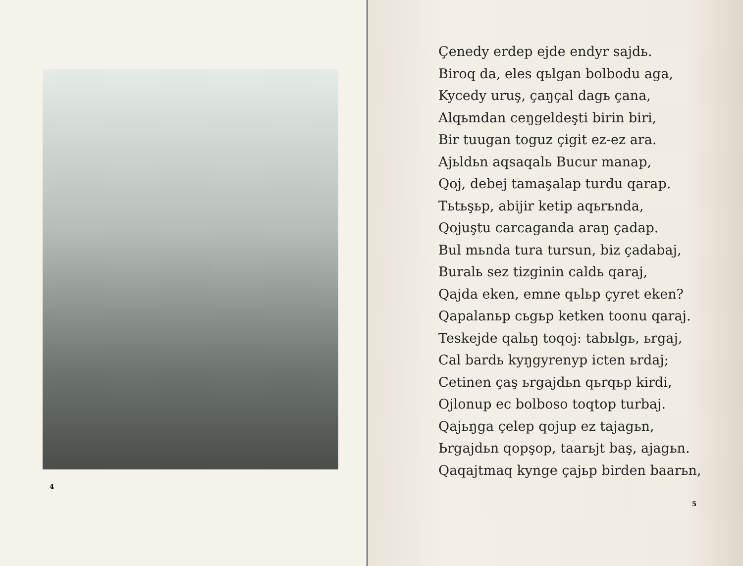4
Çenedy erdep ejde endyr sajdь.
Biroq da, eles qьlgan bolbodu aga,
Kycedy uruş, çaŋçal dagь çana,
Alqьmdan ceŋgeldeşti birin biri,
Bir tuugan toguz çigit ez-ez ara.
Ajьldьn aqsaqalь Bucur manap,
Qoj, debej tamaşalap turdu qarap.
Tьtьşьp, abijir ketip aqьrьnda,
Qojuştu carcaganda araŋ çadap.
Bul mьnda tura tursun, biz çadabaj,
Buralь sez tizginin caldь qaraj,
Qajda eken, emne qьlьp çyret eken?
Qapalanьp cьgьp ketken toonu qaraj.
Teskejde qalьŋ toqoj: tabьlgь, ьrgaj,
Cal bardь kyŋgyrenyp icten ьrdaj;
Cetinen çaş ьrgajdьn qьrqьp kirdi,
Ojlonup ec bolboso toqtop turbaj.
Qajьŋga çelep qojup ez tajagьn,
Ьrgajdьn qopşop, taarьjt baş, ajagьn.
Qaqajtmaq kynge çajьp birden baarьn,
5